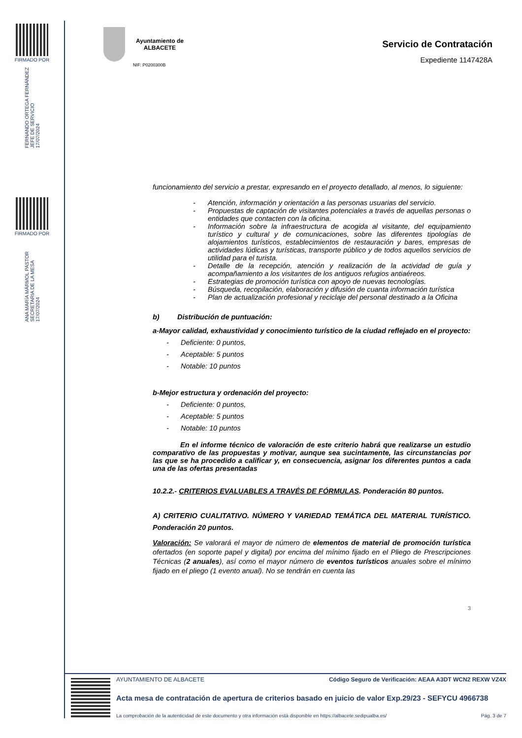FIRMADO POR
FERNANDO ORTEGA FERNÁNDEZ
JEFE DE SERVICIO
17/07/2024
FIRMADO POR
ANA MARÍA MÁRMOL PASTOR
SECRETARIA DE LA MESA
17/07/2024
Ayuntamiento de
ALBACETE
Servicio de Contratación
NIF: P0200300B
Expediente 1147428A
funcionamiento del servicio a prestar, expresando en el proyecto detallado, al menos, lo siguiente:
- Atención, información y orientación a las personas usuarias del servicio.
- Propuestas de captación de visitantes potenciales a través de aquellas personas o entidades que contacten con la oficina.
- Información sobre la infraestructura de acogida al visitante, del equipamiento turístico y cultural y de comunicaciones, sobre las diferentes tipologías de alojamientos turísticos, establecimientos de restauración y bares, empresas de actividades lúdicas y turísticas, transporte público y de todos aquellos servicios de utilidad para el turista.
- Detalle de la recepción, atención y realización de la actividad de guía y acompañamiento a los visitantes de los antiguos refugios antiaéreos.
- Estrategias de promoción turística con apoyo de nuevas tecnologías.
- Búsqueda, recopilación, elaboración y difusión de cuanta información turística
- Plan de actualización profesional y reciclaje del personal destinado a la Oficina
b) Distribución de puntuación:
a-Mayor calidad, exhaustividad y conocimiento turístico de la ciudad reflejado en el proyecto:
- Deficiente: 0 puntos,
- Aceptable: 5 puntos
- Notable: 10 puntos
b-Mejor estructura y ordenación del proyecto:
- Deficiente: 0 puntos,
- Aceptable: 5 puntos
- Notable: 10 puntos
En el informe técnico de valoración de este criterio habrá que realizarse un estudio comparativo de las propuestas y motivar, aunque sea sucintamente, las circunstancias por las que se ha procedido a calificar y, en consecuencia, asignar los diferentes puntos a cada una de las ofertas presentadas
10.2.2.- CRITERIOS EVALUABLES A TRAVÉS DE FÓRMULAS. Ponderación 80 puntos.
A) CRITERIO CUALITATIVO. NÚMERO Y VARIEDAD TEMÁTICA DEL MATERIAL TURÍSTICO. Ponderación 20 puntos.
Valoración: Se valorará el mayor de número de elementos de material de promoción turística ofertados (en soporte papel y digital) por encima del mínimo fijado en el Pliego de Prescripciones Técnicas (2 anuales), así como el mayor número de eventos turísticos anuales sobre el mínimo fijado en el pliego (1 evento anual). No se tendrán en cuenta las
3
AYUNTAMIENTO DE ALBACETE Código Seguro de Verificación: AEAA A3DT WCN2 REXW VZ4X
Acta mesa de contratación de apertura de criterios basado en juicio de valor Exp.29/23 - SEFYCU 4966738
La comprobación de la autenticidad de este documento y otra información está disponible en https://albacete.sedipualba.es/ Pág. 3 de 7